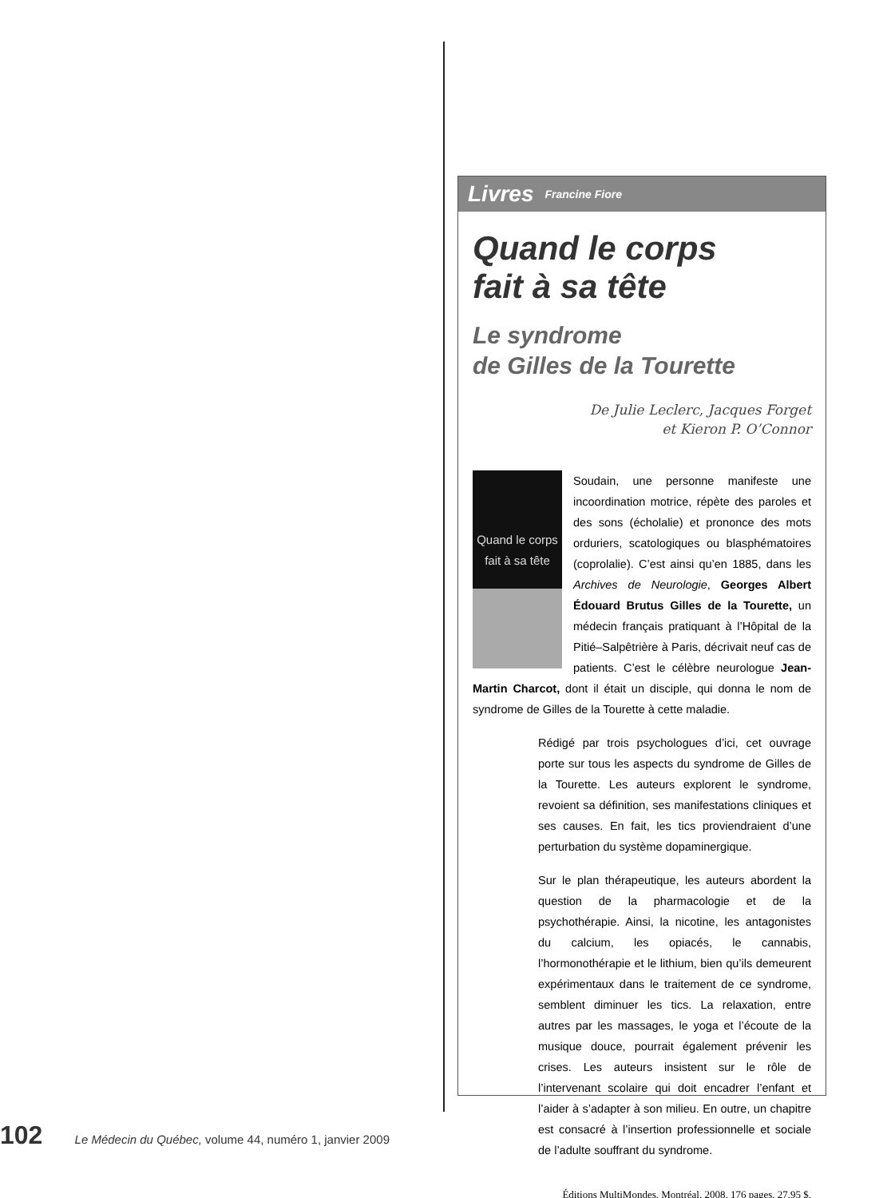Livres Francine Fiore
Quand le corps
fait à sa tête
Le syndrome
de Gilles de la Tourette
De Julie Leclerc, Jacques Forget
et Kieron P. O’Connor
Quand le corps fait à sa tête
Soudain, une personne manifeste une incoordination motrice, répète des paroles et des sons (écholalie) et prononce des mots orduriers, scatologiques ou blasphématoires (coprolalie). C’est ainsi qu’en 1885, dans les Archives de Neurologie, Georges Albert Édouard Brutus Gilles de la Tourette, un médecin français pratiquant à l’Hôpital de la Pitié–Salpêtrière à Paris, décrivait neuf cas de patients. C’est le célèbre neurologue Jean-Martin Charcot, dont il était un disciple, qui donna le nom de syndrome de Gilles de la Tourette à cette maladie.
Rédigé par trois psychologues d’ici, cet ouvrage porte sur tous les aspects du syndrome de Gilles de la Tourette. Les auteurs explorent le syndrome, revoient sa définition, ses manifestations cliniques et ses causes. En fait, les tics proviendraient d’une perturbation du système dopaminergique.
Sur le plan thérapeutique, les auteurs abordent la question de la pharmacologie et de la psychothérapie. Ainsi, la nicotine, les antagonistes du calcium, les opiacés, le cannabis, l’hormonothérapie et le lithium, bien qu’ils demeurent expérimentaux dans le traitement de ce syndrome, semblent diminuer les tics. La relaxation, entre autres par les massages, le yoga et l’écoute de la musique douce, pourrait également prévenir les crises. Les auteurs insistent sur le rôle de l’intervenant scolaire qui doit encadrer l’enfant et l’aider à s’adapter à son milieu. En outre, un chapitre est consacré à l’insertion professionnelle et sociale de l’adulte souffrant du syndrome.
Éditions MultiMondes, Montréal, 2008, 176 pages, 27,95 $.
102 Le Médecin du Québec, volume 44, numéro 1, janvier 2009